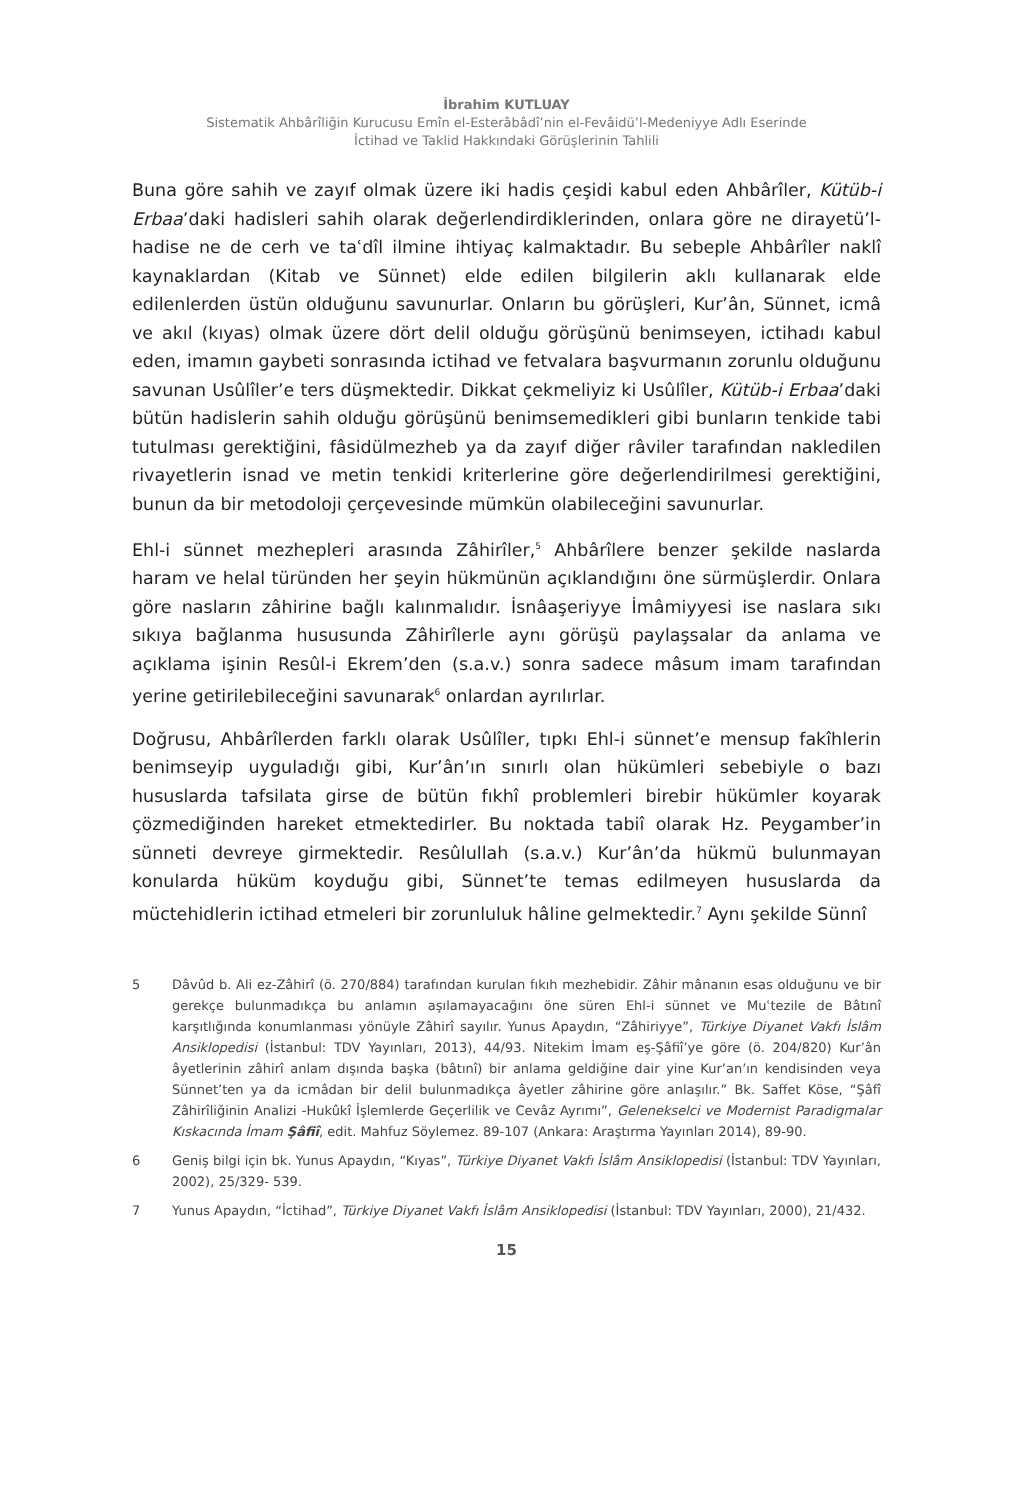İbrahim KUTLUAY
Sistematik Ahbârîliğin Kurucusu Emîn el-Esterâbâdî’nin el-Fevâidü’l-Medeniyye Adlı Eserinde
İctihad ve Taklid Hakkındaki Görüşlerinin Tahlili
Buna göre sahih ve zayıf olmak üzere iki hadis çeşidi kabul eden Ahbârîler, Kütüb-i Erbaa’daki hadisleri sahih olarak değerlendirdiklerinden, onlara göre ne dirayetü’l-hadise ne de cerh ve taʿdîl ilmine ihtiyaç kalmaktadır. Bu sebeple Ahbârîler naklî kaynaklardan (Kitab ve Sünnet) elde edilen bilgilerin aklı kullanarak elde edilenlerden üstün olduğunu savunurlar. Onların bu görüşleri, Kur’ân, Sünnet, icmâ ve akıl (kıyas) olmak üzere dört delil olduğu görüşünü benimseyen, ictihadı kabul eden, imamın gaybeti sonrasında ictihad ve fetvalara başvurmanın zorunlu olduğunu savunan Usûlîler’e ters düşmektedir. Dikkat çekmeliyiz ki Usûlîler, Kütüb-i Erbaa’daki bütün hadislerin sahih olduğu görüşünü benimsemedikleri gibi bunların tenkide tabi tutulması gerektiğini, fâsidülmezheb ya da zayıf diğer râviler tarafından nakledilen rivayetlerin isnad ve metin tenkidi kriterlerine göre değerlendirilmesi gerektiğini, bunun da bir metodoloji çerçevesinde mümkün olabileceğini savunurlar.
Ehl-i sünnet mezhepleri arasında Zâhirîler,<sup>5</sup> Ahbârîlere benzer şekilde naslarda haram ve helal türünden her şeyin hükmünün açıklandığını öne sürmüşlerdir. Onlara göre nasların zâhirine bağlı kalınmalıdır. İsnâaşeriyye İmâmiyyesi ise naslara sıkı sıkıya bağlanma hususunda Zâhirîlerle aynı görüşü paylaşsalar da anlama ve açıklama işinin Resûl-i Ekrem’den (s.a.v.) sonra sadece mâsum imam tarafından yerine getirilebileceğini savunarak<sup>6</sup> onlardan ayrılırlar.
Doğrusu, Ahbârîlerden farklı olarak Usûlîler, tıpkı Ehl-i sünnet’e mensup fakîhlerin benimseyip uyguladığı gibi, Kur’ân’ın sınırlı olan hükümleri sebebiyle o bazı hususlarda tafsilata girse de bütün fıkhî problemleri birebir hükümler koyarak çözmediğinden hareket etmektedirler. Bu noktada tabiî olarak Hz. Peygamber’in sünneti devreye girmektedir. Resûlullah (s.a.v.) Kur’ân’da hükmü bulunmayan konularda hüküm koyduğu gibi, Sünnet’te temas edilmeyen hususlarda da müctehidlerin ictihad etmeleri bir zorunluluk hâline gelmektedir.<sup>7</sup> Aynı şekilde Sünnî
5 Dâvûd b. Ali ez-Zâhirî (ö. 270/884) tarafından kurulan fıkıh mezhebidir. Zâhir mânanın esas olduğunu ve bir gerekçe bulunmadıkça bu anlamın aşılamayacağını öne süren Ehl-i sünnet ve Muʿtezile de Bâtınî karşıtlığında konumlanması yönüyle Zâhirî sayılır. Yunus Apaydın, “Zâhiriyye”, Türkiye Diyanet Vakfı İslâm Ansiklopedisi (İstanbul: TDV Yayınları, 2013), 44/93. Nitekim İmam eş-Şâfiî’ye göre (ö. 204/820) Kur’ân âyetlerinin zâhirî anlam dışında başka (bâtınî) bir anlama geldiğine dair yine Kur’an’ın kendisinden veya Sünnet’ten ya da icmâdan bir delil bulunmadıkça âyetler zâhirine göre anlaşılır.” Bk. Saffet Köse, “Şâfî Zâhirîliğinin Analizi -Hukûkî İşlemlerde Geçerlilik ve Cevâz Ayrımı”, Gelenekselci ve Modernist Paradigmalar Kıskacında İmam Şâfiî, edit. Mahfuz Söylemez. 89-107 (Ankara: Araştırma Yayınları 2014), 89-90.
6 Geniş bilgi için bk. Yunus Apaydın, “Kıyas”, Türkiye Diyanet Vakfı İslâm Ansiklopedisi (İstanbul: TDV Yayınları, 2002), 25/329- 539.
7 Yunus Apaydın, “İctihad”, Türkiye Diyanet Vakfı İslâm Ansiklopedisi (İstanbul: TDV Yayınları, 2000), 21/432.
15